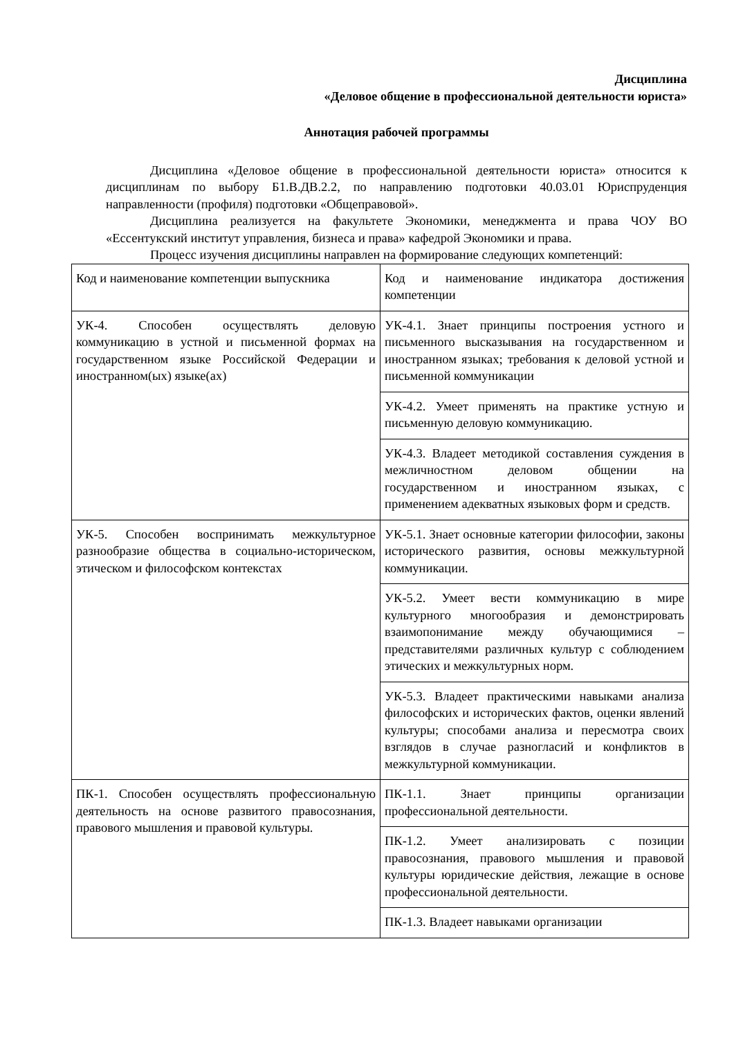Дисциплина
«Деловое общение в профессиональной деятельности юриста»
Аннотация рабочей программы
Дисциплина «Деловое общение в профессиональной деятельности юриста» относится к дисциплинам по выбору Б1.В.ДВ.2.2, по направлению подготовки 40.03.01 Юриспруденция направленности (профиля) подготовки «Общеправовой».
Дисциплина реализуется на факультете Экономики, менеджмента и права ЧОУ ВО «Ессентукский институт управления, бизнеса и права» кафедрой Экономики и права.
Процесс изучения дисциплины направлен на формирование следующих компетенций:
| Код и наименование компетенции выпускника | Код и наименование индикатора достижения компетенции |
| УК-4. Способен осуществлять деловую коммуникацию в устной и письменной формах на государственном языке Российской Федерации и иностранном(ых) языке(ах) | УК-4.1. Знает принципы построения устного и письменного высказывания на государственном и иностранном языках; требования к деловой устной и письменной коммуникации |
| | УК-4.2. Умеет применять на практике устную и письменную деловую коммуникацию. |
| | УК-4.3. Владеет методикой составления суждения в межличностном деловом общении на государственном и иностранном языках, с применением адекватных языковых форм и средств. |
| УК-5. Способен воспринимать межкультурное разнообразие общества в социально-историческом, этическом и философском контекстах | УК-5.1. Знает основные категории философии, законы исторического развития, основы межкультурной коммуникации. |
| | УК-5.2. Умеет вести коммуникацию в мире культурного многообразия и демонстрировать взаимопонимание между обучающимися – представителями различных культур с соблюдением этических и межкультурных норм. |
| | УК-5.3. Владеет практическими навыками анализа философских и исторических фактов, оценки явлений культуры; способами анализа и пересмотра своих взглядов в случае разногласий и конфликтов в межкультурной коммуникации. |
| ПК-1. Способен осуществлять профессиональную деятельность на основе развитого правосознания, правового мышления и правовой культуры. | ПК-1.1. Знает принципы организации профессиональной деятельности. |
| | ПК-1.2. Умеет анализировать с позиции правосознания, правового мышления и правовой культуры юридические действия, лежащие в основе профессиональной деятельности. |
| | ПК-1.3. Владеет навыками организации |